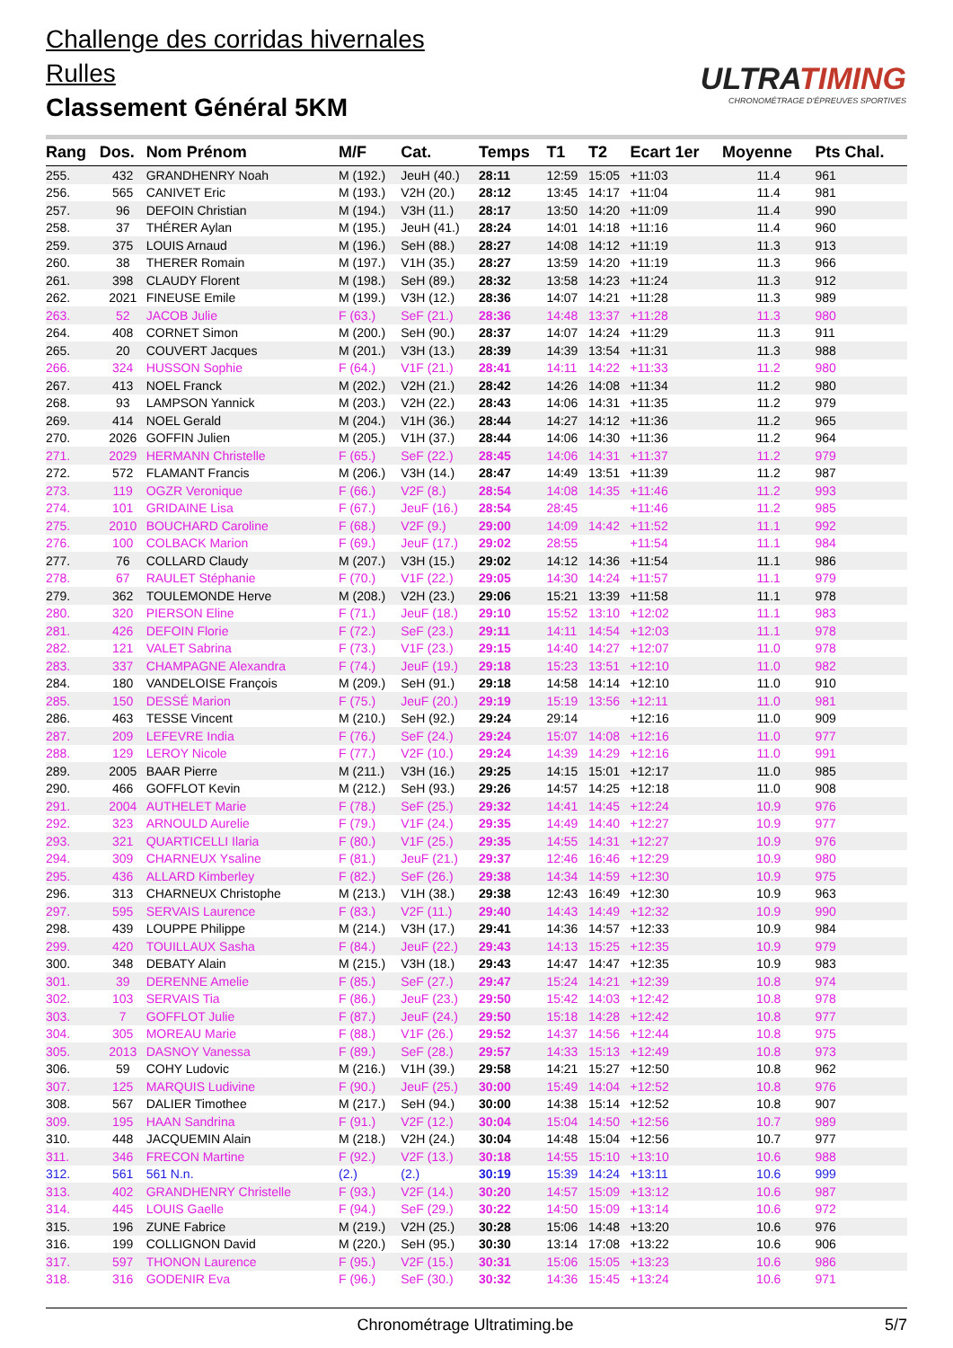Challenge des corridas hivernales
Rulles
Classement Général 5KM
ULTRATIMING
CHRONOMÉTRAGE D'ÉPREUVES SPORTIVES
| Rang | Dos. | Nom Prénom | M/F | Cat. | Temps | T1 | T2 | Ecart 1er | Moyenne | Pts Chal. |
| --- | --- | --- | --- | --- | --- | --- | --- | --- | --- | --- |
| 255. | 432 | GRANDHENRY Noah | M (192.) | JeuH (40.) | 28:11 | 12:59 | 15:05 | +11:03 | 11.4 | 961 |
| 256. | 565 | CANIVET Eric | M (193.) | V2H (20.) | 28:12 | 13:45 | 14:17 | +11:04 | 11.4 | 981 |
| 257. | 96 | DEFOIN Christian | M (194.) | V3H (11.) | 28:17 | 13:50 | 14:20 | +11:09 | 11.4 | 990 |
| 258. | 37 | THÉRER Aylan | M (195.) | JeuH (41.) | 28:24 | 14:01 | 14:18 | +11:16 | 11.4 | 960 |
| 259. | 375 | LOUIS Arnaud | M (196.) | SeH (88.) | 28:27 | 14:08 | 14:12 | +11:19 | 11.3 | 913 |
| 260. | 38 | THERER Romain | M (197.) | V1H (35.) | 28:27 | 13:59 | 14:20 | +11:19 | 11.3 | 966 |
| 261. | 398 | CLAUDY Florent | M (198.) | SeH (89.) | 28:32 | 13:58 | 14:23 | +11:24 | 11.3 | 912 |
| 262. | 2021 | FINEUSE Emile | M (199.) | V3H (12.) | 28:36 | 14:07 | 14:21 | +11:28 | 11.3 | 989 |
| 263. | 52 | JACOB Julie | F (63.) | SeF (21.) | 28:36 | 14:48 | 13:37 | +11:28 | 11.3 | 980 |
| 264. | 408 | CORNET Simon | M (200.) | SeH (90.) | 28:37 | 14:07 | 14:24 | +11:29 | 11.3 | 911 |
| 265. | 20 | COUVERT Jacques | M (201.) | V3H (13.) | 28:39 | 14:39 | 13:54 | +11:31 | 11.3 | 988 |
| 266. | 324 | HUSSON Sophie | F (64.) | V1F (21.) | 28:41 | 14:11 | 14:22 | +11:33 | 11.2 | 980 |
| 267. | 413 | NOEL Franck | M (202.) | V2H (21.) | 28:42 | 14:26 | 14:08 | +11:34 | 11.2 | 980 |
| 268. | 93 | LAMPSON Yannick | M (203.) | V2H (22.) | 28:43 | 14:06 | 14:31 | +11:35 | 11.2 | 979 |
| 269. | 414 | NOEL Gerald | M (204.) | V1H (36.) | 28:44 | 14:27 | 14:12 | +11:36 | 11.2 | 965 |
| 270. | 2026 | GOFFIN Julien | M (205.) | V1H (37.) | 28:44 | 14:06 | 14:30 | +11:36 | 11.2 | 964 |
| 271. | 2029 | HERMANN Christelle | F (65.) | SeF (22.) | 28:45 | 14:06 | 14:31 | +11:37 | 11.2 | 979 |
| 272. | 572 | FLAMANT Francis | M (206.) | V3H (14.) | 28:47 | 14:49 | 13:51 | +11:39 | 11.2 | 987 |
| 273. | 119 | OGZR Veronique | F (66.) | V2F (8.) | 28:54 | 14:08 | 14:35 | +11:46 | 11.2 | 993 |
| 274. | 101 | GRIDAINE Lisa | F (67.) | JeuF (16.) | 28:54 | 28:45 | | +11:46 | 11.2 | 985 |
| 275. | 2010 | BOUCHARD Caroline | F (68.) | V2F (9.) | 29:00 | 14:09 | 14:42 | +11:52 | 11.1 | 992 |
| 276. | 100 | COLBACK Marion | F (69.) | JeuF (17.) | 29:02 | 28:55 | | +11:54 | 11.1 | 984 |
| 277. | 76 | COLLARD Claudy | M (207.) | V3H (15.) | 29:02 | 14:12 | 14:36 | +11:54 | 11.1 | 986 |
| 278. | 67 | RAULET Stéphanie | F (70.) | V1F (22.) | 29:05 | 14:30 | 14:24 | +11:57 | 11.1 | 979 |
| 279. | 362 | TOULEMONDE Herve | M (208.) | V2H (23.) | 29:06 | 15:21 | 13:39 | +11:58 | 11.1 | 978 |
| 280. | 320 | PIERSON Eline | F (71.) | JeuF (18.) | 29:10 | 15:52 | 13:10 | +12:02 | 11.1 | 983 |
| 281. | 426 | DEFOIN Florie | F (72.) | SeF (23.) | 29:11 | 14:11 | 14:54 | +12:03 | 11.1 | 978 |
| 282. | 121 | VALET Sabrina | F (73.) | V1F (23.) | 29:15 | 14:40 | 14:27 | +12:07 | 11.0 | 978 |
| 283. | 337 | CHAMPAGNE Alexandra | F (74.) | JeuF (19.) | 29:18 | 15:23 | 13:51 | +12:10 | 11.0 | 982 |
| 284. | 180 | VANDELOISE François | M (209.) | SeH (91.) | 29:18 | 14:58 | 14:14 | +12:10 | 11.0 | 910 |
| 285. | 150 | DESSÉ Marion | F (75.) | JeuF (20.) | 29:19 | 15:19 | 13:56 | +12:11 | 11.0 | 981 |
| 286. | 463 | TESSE Vincent | M (210.) | SeH (92.) | 29:24 | 29:14 | | +12:16 | 11.0 | 909 |
| 287. | 209 | LEFEVRE India | F (76.) | SeF (24.) | 29:24 | 15:07 | 14:08 | +12:16 | 11.0 | 977 |
| 288. | 129 | LEROY Nicole | F (77.) | V2F (10.) | 29:24 | 14:39 | 14:29 | +12:16 | 11.0 | 991 |
| 289. | 2005 | BAAR Pierre | M (211.) | V3H (16.) | 29:25 | 14:15 | 15:01 | +12:17 | 11.0 | 985 |
| 290. | 466 | GOFFLOT Kevin | M (212.) | SeH (93.) | 29:26 | 14:57 | 14:25 | +12:18 | 11.0 | 908 |
| 291. | 2004 | AUTHELET Marie | F (78.) | SeF (25.) | 29:32 | 14:41 | 14:45 | +12:24 | 10.9 | 976 |
| 292. | 323 | ARNOULD Aurelie | F (79.) | V1F (24.) | 29:35 | 14:49 | 14:40 | +12:27 | 10.9 | 977 |
| 293. | 321 | QUARTICELLI Ilaria | F (80.) | V1F (25.) | 29:35 | 14:55 | 14:31 | +12:27 | 10.9 | 976 |
| 294. | 309 | CHARNEUX Ysaline | F (81.) | JeuF (21.) | 29:37 | 12:46 | 16:46 | +12:29 | 10.9 | 980 |
| 295. | 436 | ALLARD Kimberley | F (82.) | SeF (26.) | 29:38 | 14:34 | 14:59 | +12:30 | 10.9 | 975 |
| 296. | 313 | CHARNEUX Christophe | M (213.) | V1H (38.) | 29:38 | 12:43 | 16:49 | +12:30 | 10.9 | 963 |
| 297. | 595 | SERVAIS Laurence | F (83.) | V2F (11.) | 29:40 | 14:43 | 14:49 | +12:32 | 10.9 | 990 |
| 298. | 439 | LOUPPE Philippe | M (214.) | V3H (17.) | 29:41 | 14:36 | 14:57 | +12:33 | 10.9 | 984 |
| 299. | 420 | TOUILLAUX Sasha | F (84.) | JeuF (22.) | 29:43 | 14:13 | 15:25 | +12:35 | 10.9 | 979 |
| 300. | 348 | DEBATY Alain | M (215.) | V3H (18.) | 29:43 | 14:47 | 14:47 | +12:35 | 10.9 | 983 |
| 301. | 39 | DERENNE Amelie | F (85.) | SeF (27.) | 29:47 | 15:24 | 14:21 | +12:39 | 10.8 | 974 |
| 302. | 103 | SERVAIS Tia | F (86.) | JeuF (23.) | 29:50 | 15:42 | 14:03 | +12:42 | 10.8 | 978 |
| 303. | 7 | GOFFLOT Julie | F (87.) | JeuF (24.) | 29:50 | 15:18 | 14:28 | +12:42 | 10.8 | 977 |
| 304. | 305 | MOREAU Marie | F (88.) | V1F (26.) | 29:52 | 14:37 | 14:56 | +12:44 | 10.8 | 975 |
| 305. | 2013 | DASNOY Vanessa | F (89.) | SeF (28.) | 29:57 | 14:33 | 15:13 | +12:49 | 10.8 | 973 |
| 306. | 59 | COHY Ludovic | M (216.) | V1H (39.) | 29:58 | 14:21 | 15:27 | +12:50 | 10.8 | 962 |
| 307. | 125 | MARQUIS Ludivine | F (90.) | JeuF (25.) | 30:00 | 15:49 | 14:04 | +12:52 | 10.8 | 976 |
| 308. | 567 | DALIER Timothee | M (217.) | SeH (94.) | 30:00 | 14:38 | 15:14 | +12:52 | 10.8 | 907 |
| 309. | 195 | HAAN Sandrina | F (91.) | V2F (12.) | 30:04 | 15:04 | 14:50 | +12:56 | 10.7 | 989 |
| 310. | 448 | JACQUEMIN Alain | M (218.) | V2H (24.) | 30:04 | 14:48 | 15:04 | +12:56 | 10.7 | 977 |
| 311. | 346 | FRECON Martine | F (92.) | V2F (13.) | 30:18 | 14:55 | 15:10 | +13:10 | 10.6 | 988 |
| 312. | 561 | 561 N.n. | (2.) | (2.) | 30:19 | 15:39 | 14:24 | +13:11 | 10.6 | 999 |
| 313. | 402 | GRANDHENRY Christelle | F (93.) | V2F (14.) | 30:20 | 14:57 | 15:09 | +13:12 | 10.6 | 987 |
| 314. | 445 | LOUIS Gaelle | F (94.) | SeF (29.) | 30:22 | 14:50 | 15:09 | +13:14 | 10.6 | 972 |
| 315. | 196 | ZUNE Fabrice | M (219.) | V2H (25.) | 30:28 | 15:06 | 14:48 | +13:20 | 10.6 | 976 |
| 316. | 199 | COLLIGNON David | M (220.) | SeH (95.) | 30:30 | 13:14 | 17:08 | +13:22 | 10.6 | 906 |
| 317. | 597 | THONON Laurence | F (95.) | V2F (15.) | 30:31 | 15:06 | 15:05 | +13:23 | 10.6 | 986 |
| 318. | 316 | GODENIR Eva | F (96.) | SeF (30.) | 30:32 | 14:36 | 15:45 | +13:24 | 10.6 | 971 |
Chronométrage Ultratiming.be 5/7